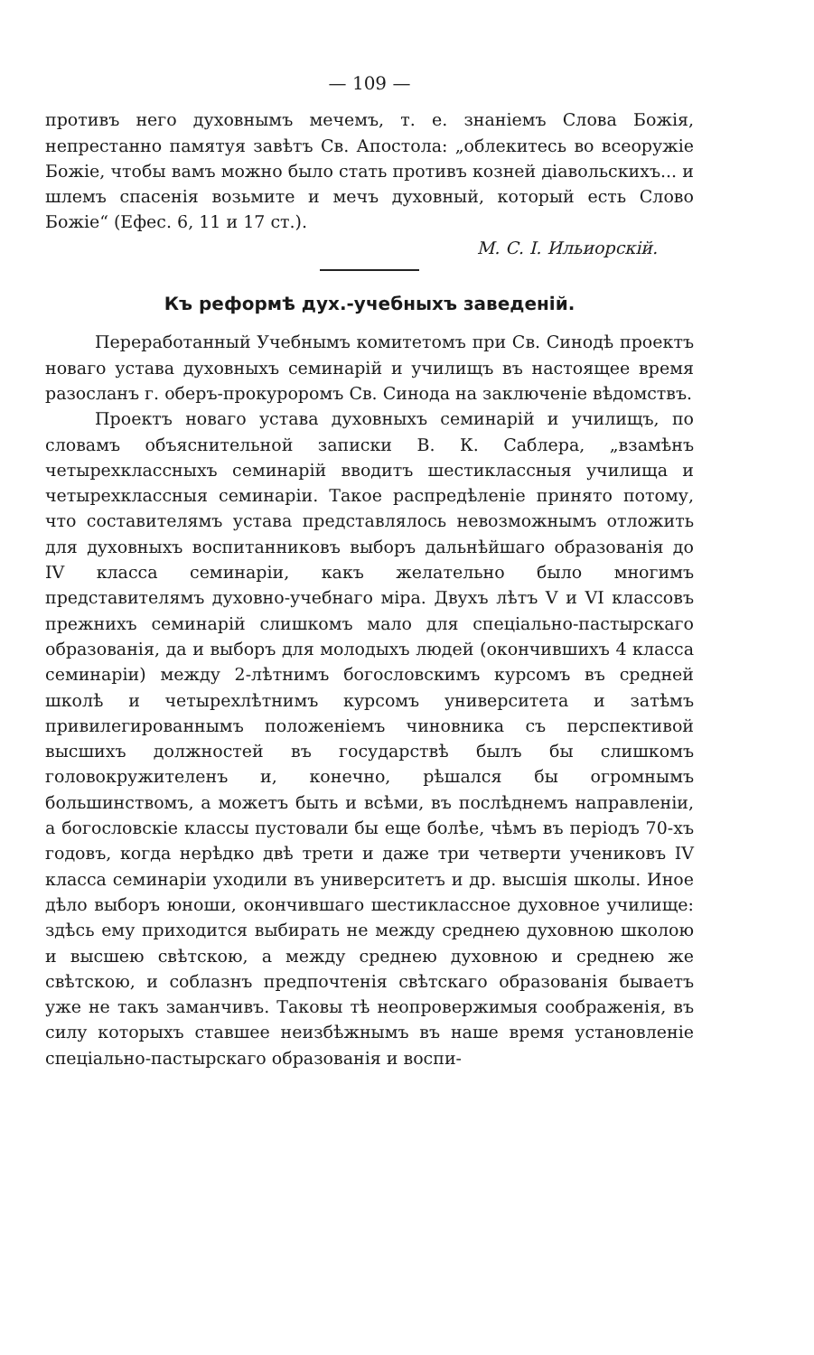— 109 —
противъ него духовнымъ мечемъ, т. е. знаніемъ Слова Божія, непрестанно памятуя завѣтъ Св. Апостола: „облекитесь во всеоружіе Божіе, чтобы вамъ можно было стать противъ козней діавольскихъ... и шлемъ спасенія возьмите и мечъ духовный, который есть Слово Божіе“ (Ефес. 6, 11 и 17 ст.).
М. С. І. Ильиорскій.
Къ реформѣ дух.-учебныхъ заведеній.
Переработанный Учебнымъ комитетомъ при Св. Синодѣ проектъ новаго устава духовныхъ семинарій и училищъ въ настоящее время разосланъ г. оберъ-прокуроромъ Св. Синода на заключеніе вѣдомствъ.
Проектъ новаго устава духовныхъ семинарій и училищъ, по словамъ объяснительной записки В. К. Саблера, „взамѣнъ четырехклассныхъ семинарій вводитъ шестиклассныя училища и четырехклассныя семинаріи. Такое распредѣленіе принято потому, что составителямъ устава представлялось невозможнымъ отложить для духовныхъ воспитанниковъ выборъ дальнѣйшаго образованія до IV класса семинаріи, какъ желательно было многимъ представителямъ духовно-учебнаго міра. Двухъ лѣтъ V и VI классовъ прежнихъ семинарій слишкомъ мало для спеціально-пастырскаго образованія, да и выборъ для молодыхъ людей (окончившихъ 4 класса семинаріи) между 2-лѣтнимъ богословскимъ курсомъ въ средней школѣ и четырехлѣтнимъ курсомъ университета и затѣмъ привилегированнымъ положеніемъ чиновника съ перспективой высшихъ должностей въ государствѣ былъ бы слишкомъ головокружителенъ и, конечно, рѣшался бы огромнымъ большинствомъ, а можетъ быть и всѣми, въ послѣднемъ направленіи, а богословскіе классы пустовали бы еще болѣе, чѣмъ въ періодъ 70-хъ годовъ, когда нерѣдко двѣ трети и даже три четверти учениковъ IV класса семинаріи уходили въ университетъ и др. высшія школы. Иное дѣло выборъ юноши, окончившаго шестиклассное духовное училище: здѣсь ему приходится выбирать не между среднею духовною школою и высшею свѣтскою, а между среднею духовною и среднею же свѣтскою, и соблазнъ предпочтенія свѣтскаго образованія бываетъ уже не такъ заманчивъ. Таковы тѣ неопровержимыя соображенія, въ силу которыхъ ставшее неизбѣжнымъ въ наше время установленіе спеціально-пастырскаго образованія и воспи-